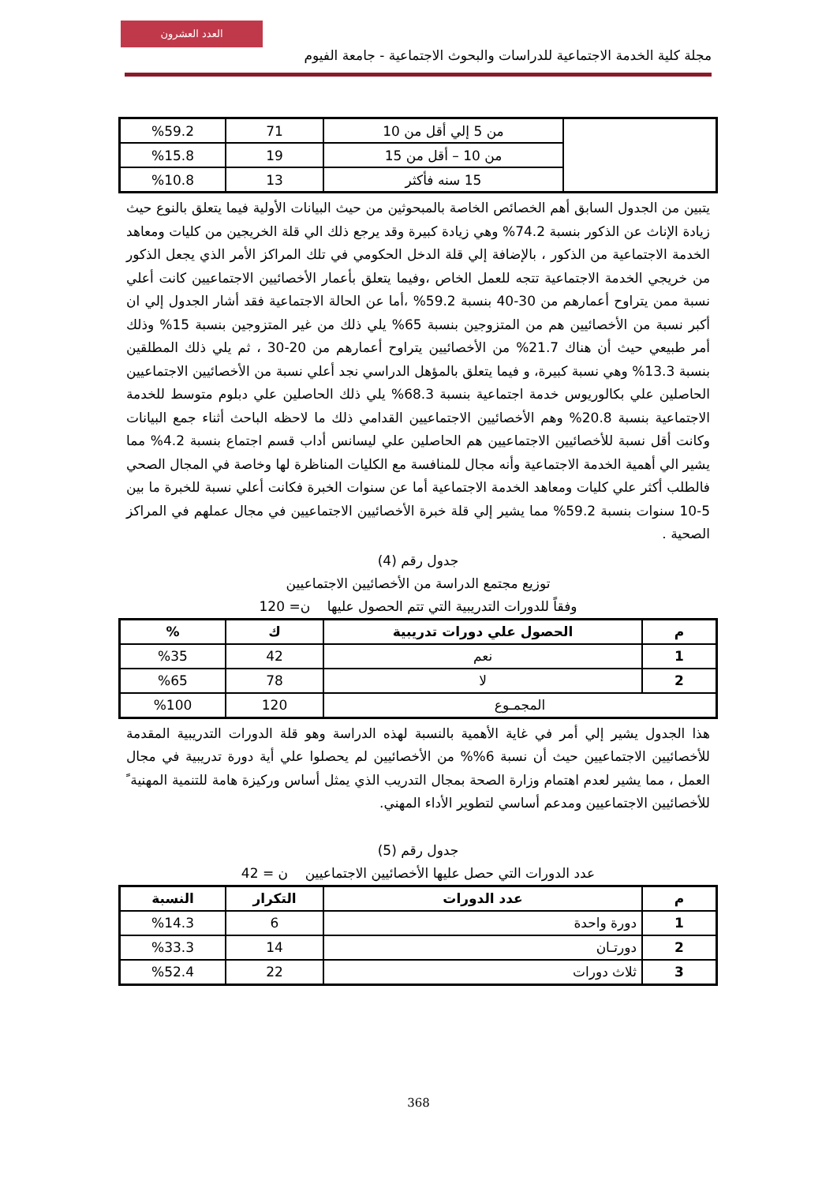العدد العشرون
مجلة كلية الخدمة الاجتماعية للدراسات والبحوث الاجتماعية - جامعة الفيوم
| | من 5 إلي أقل من 10 | 71 | %59.2 |
| | من 10 – أقل من 15 | 19 | %15.8 |
| | 15 سنه فأكثر | 13 | %10.8 |
يتبين من الجدول السابق أهم الخصائص الخاصة بالمبحوثين من حيث البيانات الأولية فيما يتعلق بالنوع حيث زيادة الإناث عن الذكور بنسبة 74.2% وهي زيادة كبيرة وقد يرجع ذلك الي قلة الخريجين من كليات ومعاهد الخدمة الاجتماعية من الذكور ، بالإضافة إلي قلة الدخل الحكومي في تلك المراكز الأمر الذي يجعل الذكور من خريجي الخدمة الاجتماعية تتجه للعمل الخاص ،وفيما يتعلق بأعمار الأخصائيين الاجتماعيين كانت أعلي نسبة ممن يتراوح أعمارهم من 30-40 بنسبة 59.2% ،أما عن الحالة الاجتماعية فقد أشار الجدول إلي ان أكبر نسبة من الأخصائيين هم من المتزوجين بنسبة 65% يلي ذلك من غير المتزوجين بنسبة 15% وذلك أمر طبيعي حيث أن هناك 21.7% من الأخصائيين يتراوح أعمارهم من 20-30 ، ثم يلي ذلك المطلقين بنسبة 13.3% وهي نسبة كبيرة، و فيما يتعلق بالمؤهل الدراسي نجد أعلي نسبة من الأخصائيين الاجتماعيين الحاصلين علي بكالوريوس خدمة اجتماعية بنسبة 68.3% يلي ذلك الحاصلين علي دبلوم متوسط للخدمة الاجتماعية بنسبة 20.8% وهم الأخصائيين الاجتماعيين القدامي ذلك ما لاحظه الباحث أثناء جمع البيانات وكانت أقل نسبة للأخصائيين الاجتماعيين هم الحاصلين علي ليسانس أداب قسم اجتماع بنسبة 4.2% مما يشير الي أهمية الخدمة الاجتماعية وأنه مجال للمنافسة مع الكليات المناظرة لها وخاصة في المجال الصحي فالطلب أكثر علي كليات ومعاهد الخدمة الاجتماعية أما عن سنوات الخبرة فكانت أعلي نسبة للخبرة ما بين 5-10 سنوات بنسبة 59.2% مما يشير إلي قلة خبرة الأخصائيين الاجتماعيين في مجال عملهم في المراكز الصحية .
جدول رقم (4)
توزيع مجتمع الدراسة من الأخصائيين الاجتماعيين
وفقاً للدورات التدريبية التي تتم الحصول عليها ن= 120
| م | الحصول علي دورات تدريبية | ك | % |
| --- | --- | --- | --- |
| 1 | نعم | 42 | %35 |
| 2 | لا | 78 | %65 |
| المجمـوع | | 120 | %100 |
هذا الجدول يشير إلي أمر في غاية الأهمية بالنسبة لهذه الدراسة وهو قلة الدورات التدريبية المقدمة للأخصائيين الاجتماعيين حيث أن نسبة 6%% من الأخصائيين لم يحصلوا علي أية دورة تدريبية في مجال العمل ، مما يشير لعدم اهتمام وزارة الصحة بمجال التدريب الذي يمثل أساس وركيزة هامة للتنمية المهنية ً للأخصائيين الاجتماعيين ومدعم أساسي لتطوير الأداء المهني.
جدول رقم (5)
عدد الدورات التي حصل عليها الأخصائيين الاجتماعيين ن = 42
| م | عدد الدورات | التكرار | النسبة |
| --- | --- | --- | --- |
| 1 | دورة واحدة | 6 | %14.3 |
| 2 | دورتـان | 14 | %33.3 |
| 3 | ثلاث دورات | 22 | %52.4 |
368